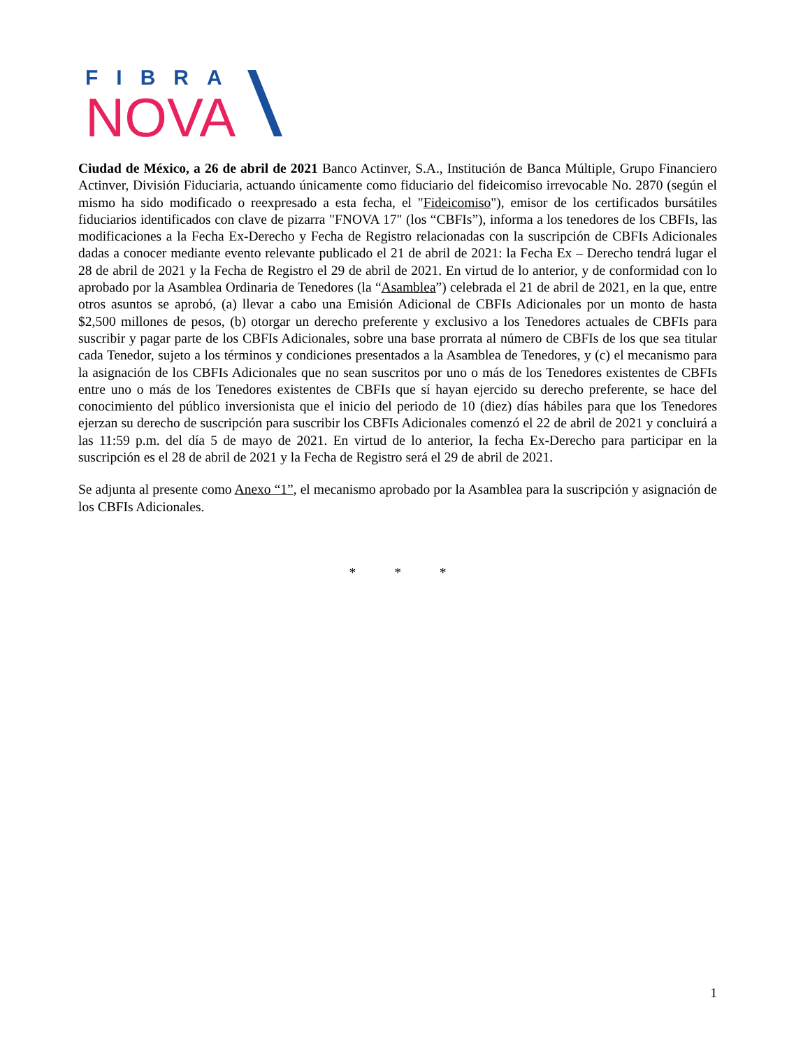FIBRA
NOVA
Ciudad de México, a 26 de abril de 2021 Banco Actinver, S.A., Institución de Banca Múltiple, Grupo Financiero Actinver, División Fiduciaria, actuando únicamente como fiduciario del fideicomiso irrevocable No. 2870 (según el mismo ha sido modificado o reexpresado a esta fecha, el "Fideicomiso"), emisor de los certificados bursátiles fiduciarios identificados con clave de pizarra "FNOVA 17" (los “CBFIs”), informa a los tenedores de los CBFIs, las modificaciones a la Fecha Ex-Derecho y Fecha de Registro relacionadas con la suscripción de CBFIs Adicionales dadas a conocer mediante evento relevante publicado el 21 de abril de 2021: la Fecha Ex – Derecho tendrá lugar el 28 de abril de 2021 y la Fecha de Registro el 29 de abril de 2021. En virtud de lo anterior, y de conformidad con lo aprobado por la Asamblea Ordinaria de Tenedores (la “Asamblea”) celebrada el 21 de abril de 2021, en la que, entre otros asuntos se aprobó, (a) llevar a cabo una Emisión Adicional de CBFIs Adicionales por un monto de hasta $2,500 millones de pesos, (b) otorgar un derecho preferente y exclusivo a los Tenedores actuales de CBFIs para suscribir y pagar parte de los CBFIs Adicionales, sobre una base prorrata al número de CBFIs de los que sea titular cada Tenedor, sujeto a los términos y condiciones presentados a la Asamblea de Tenedores, y (c) el mecanismo para la asignación de los CBFIs Adicionales que no sean suscritos por uno o más de los Tenedores existentes de CBFIs entre uno o más de los Tenedores existentes de CBFIs que sí hayan ejercido su derecho preferente, se hace del conocimiento del público inversionista que el inicio del periodo de 10 (diez) días hábiles para que los Tenedores ejerzan su derecho de suscripción para suscribir los CBFIs Adicionales comenzó el 22 de abril de 2021 y concluirá a las 11:59 p.m. del día 5 de mayo de 2021. En virtud de lo anterior, la fecha Ex-Derecho para participar en la suscripción es el 28 de abril de 2021 y la Fecha de Registro será el 29 de abril de 2021.
Se adjunta al presente como Anexo “1”, el mecanismo aprobado por la Asamblea para la suscripción y asignación de los CBFIs Adicionales.
* * *
1